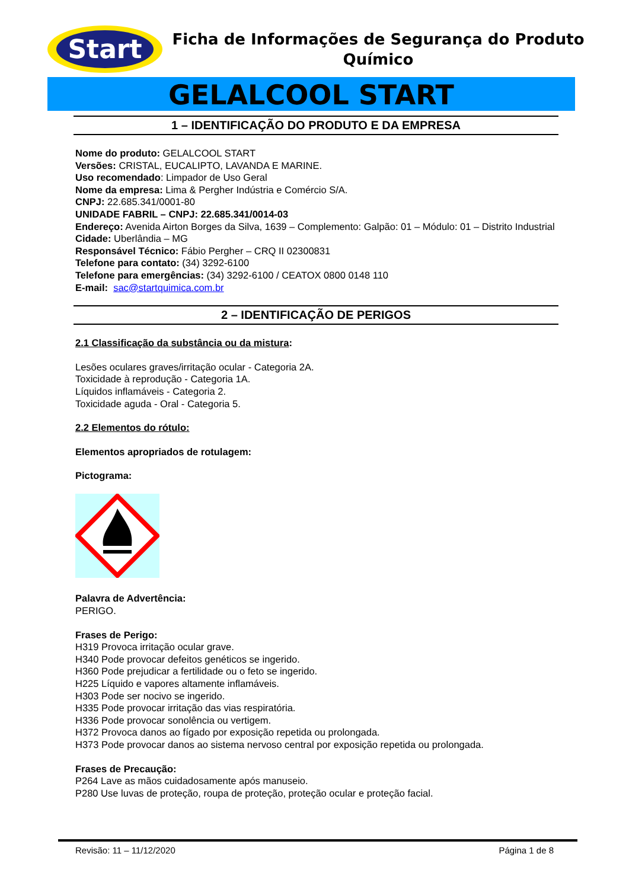Start
Ficha de Informações de Segurança do Produto Químico
GELALCOOL START
1 – IDENTIFICAÇÃO DO PRODUTO E DA EMPRESA
Nome do produto: GELALCOOL START
Versões: CRISTAL, EUCALIPTO, LAVANDA E MARINE.
Uso recomendado: Limpador de Uso Geral
Nome da empresa: Lima & Pergher Indústria e Comércio S/A.
CNPJ: 22.685.341/0001-80
UNIDADE FABRIL – CNPJ: 22.685.341/0014-03
Endereço: Avenida Airton Borges da Silva, 1639 – Complemento: Galpão: 01 – Módulo: 01 – Distrito Industrial
Cidade: Uberlândia – MG
Responsável Técnico: Fábio Pergher – CRQ II 02300831
Telefone para contato: (34) 3292-6100
Telefone para emergências: (34) 3292-6100 / CEATOX 0800 0148 110
E-mail: sac@startquimica.com.br
2 – IDENTIFICAÇÃO DE PERIGOS
2.1 Classificação da substância ou da mistura:
Lesões oculares graves/irritação ocular - Categoria 2A.
Toxicidade à reprodução - Categoria 1A.
Líquidos inflamáveis - Categoria 2.
Toxicidade aguda - Oral - Categoria 5.
2.2 Elementos do rótulo:
Elementos apropriados de rotulagem:
Pictograma:
Palavra de Advertência:
PERIGO.
Frases de Perigo:
H319 Provoca irritação ocular grave.
H340 Pode provocar defeitos genéticos se ingerido.
H360 Pode prejudicar a fertilidade ou o feto se ingerido.
H225 Líquido e vapores altamente inflamáveis.
H303 Pode ser nocivo se ingerido.
H335 Pode provocar irritação das vias respiratória.
H336 Pode provocar sonolência ou vertigem.
H372 Provoca danos ao fígado por exposição repetida ou prolongada.
H373 Pode provocar danos ao sistema nervoso central por exposição repetida ou prolongada.
Frases de Precaução:
P264 Lave as mãos cuidadosamente após manuseio.
P280 Use luvas de proteção, roupa de proteção, proteção ocular e proteção facial.
Revisão: 11 – 11/12/2020 Página 1 de 8